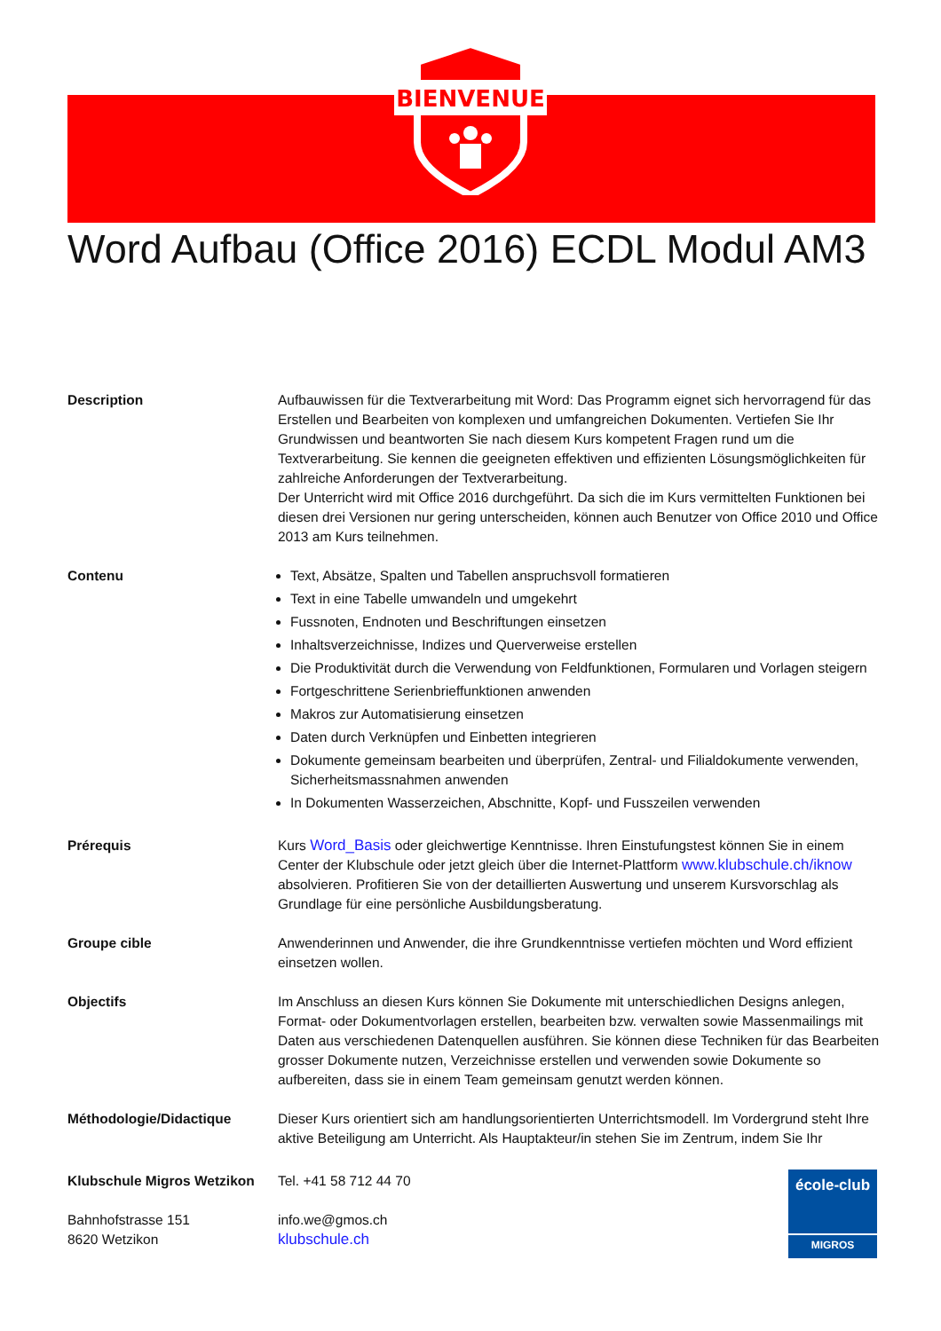BIENVENUE
Word Aufbau (Office 2016) ECDL Modul AM3
Description Aufbauwissen für die Textverarbeitung mit Word: Das Programm eignet sich hervorragend für das Erstellen und Bearbeiten von komplexen und umfangreichen Dokumenten. Vertiefen Sie Ihr Grundwissen und beantworten Sie nach diesem Kurs kompetent Fragen rund um die Textverarbeitung. Sie kennen die geeigneten effektiven und effizienten Lösungsmöglichkeiten für zahlreiche Anforderungen der Textverarbeitung.
Der Unterricht wird mit Office 2016 durchgeführt. Da sich die im Kurs vermittelten Funktionen bei diesen drei Versionen nur gering unterscheiden, können auch Benutzer von Office 2010 und Office 2013 am Kurs teilnehmen.
Contenu Text, Absätze, Spalten und Tabellen anspruchsvoll formatieren
Text in eine Tabelle umwandeln und umgekehrt
Fussnoten, Endnoten und Beschriftungen einsetzen
Inhaltsverzeichnisse, Indizes und Querverweise erstellen
Die Produktivität durch die Verwendung von Feldfunktionen, Formularen und Vorlagen steigern
Fortgeschrittene Serienbrieffunktionen anwenden
Makros zur Automatisierung einsetzen
Daten durch Verknüpfen und Einbetten integrieren
Dokumente gemeinsam bearbeiten und überprüfen, Zentral- und Filialdokumente verwenden, Sicherheitsmassnahmen anwenden
In Dokumenten Wasserzeichen, Abschnitte, Kopf- und Fusszeilen verwenden
Prérequis Kurs Word_Basis oder gleichwertige Kenntnisse. Ihren Einstufungstest können Sie in einem Center der Klubschule oder jetzt gleich über die Internet-Plattform www.klubschule.ch/iknow absolvieren. Profitieren Sie von der detaillierten Auswertung und unserem Kursvorschlag als Grundlage für eine persönliche Ausbildungsberatung.
Groupe cible Anwenderinnen und Anwender, die ihre Grundkenntnisse vertiefen möchten und Word effizient einsetzen wollen.
Objectifs Im Anschluss an diesen Kurs können Sie Dokumente mit unterschiedlichen Designs anlegen, Format- oder Dokumentvorlagen erstellen, bearbeiten bzw. verwalten sowie Massenmailings mit Daten aus verschiedenen Datenquellen ausführen. Sie können diese Techniken für das Bearbeiten grosser Dokumente nutzen, Verzeichnisse erstellen und verwenden sowie Dokumente so aufbereiten, dass sie in einem Team gemeinsam genutzt werden können.
Méthodologie/Didactique Dieser Kurs orientiert sich am handlungsorientierten Unterrichtsmodell. Im Vordergrund steht Ihre aktive Beteiligung am Unterricht. Als Hauptakteur/in stehen Sie im Zentrum, indem Sie Ihr
Klubschule Migros Wetzikon
Bahnhofstrasse 151
8620 Wetzikon
Tel. +41 58 712 44 70
info.we@gmos.ch
klubschule.ch
école-club
MIGROS